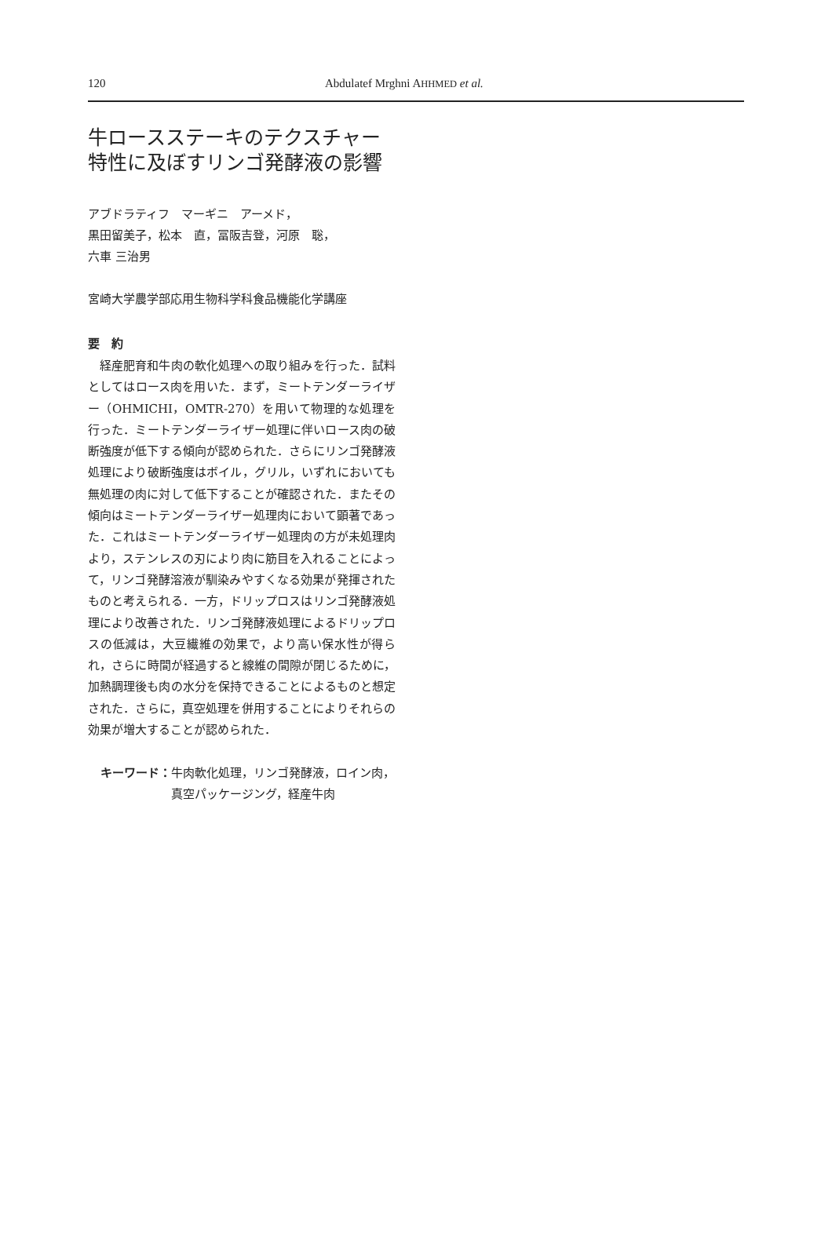120 Abdulatef Mrghni AHHMED et al.
牛ロースステーキのテクスチャー
特性に及ぼすリンゴ発酵液の影響
アブドラティフ　マーギニ　アーメド，
黒田留美子，松本　直，冨阪吉登，河原　聡，
六車 三治男
宮崎大学農学部応用生物科学科食品機能化学講座
要　約
　経産肥育和牛肉の軟化処理への取り組みを行った．試料としてはロース肉を用いた．まず，ミートテンダーライザー（OHMICHI，OMTR-270）を用いて物理的な処理を行った．ミートテンダーライザー処理に伴いロース肉の破断強度が低下する傾向が認められた．さらにリンゴ発酵液処理により破断強度はボイル，グリル，いずれにおいても無処理の肉に対して低下することが確認された．またその傾向はミートテンダーライザー処理肉において顕著であった．これはミートテンダーライザー処理肉の方が未処理肉より，ステンレスの刃により肉に筋目を入れることによって，リンゴ発酵溶液が馴染みやすくなる効果が発揮されたものと考えられる．一方，ドリップロスはリンゴ発酵液処理により改善された．リンゴ発酵液処理によるドリップロスの低減は，大豆繊維の効果で，より高い保水性が得られ，さらに時間が経過すると線維の間隙が閉じるために，加熱調理後も肉の水分を保持できることによるものと想定された．さらに，真空処理を併用することによりそれらの効果が増大することが認められた．
キーワード： 牛肉軟化処理，リンゴ発酵液，ロイン肉，真空パッケージング，経産牛肉